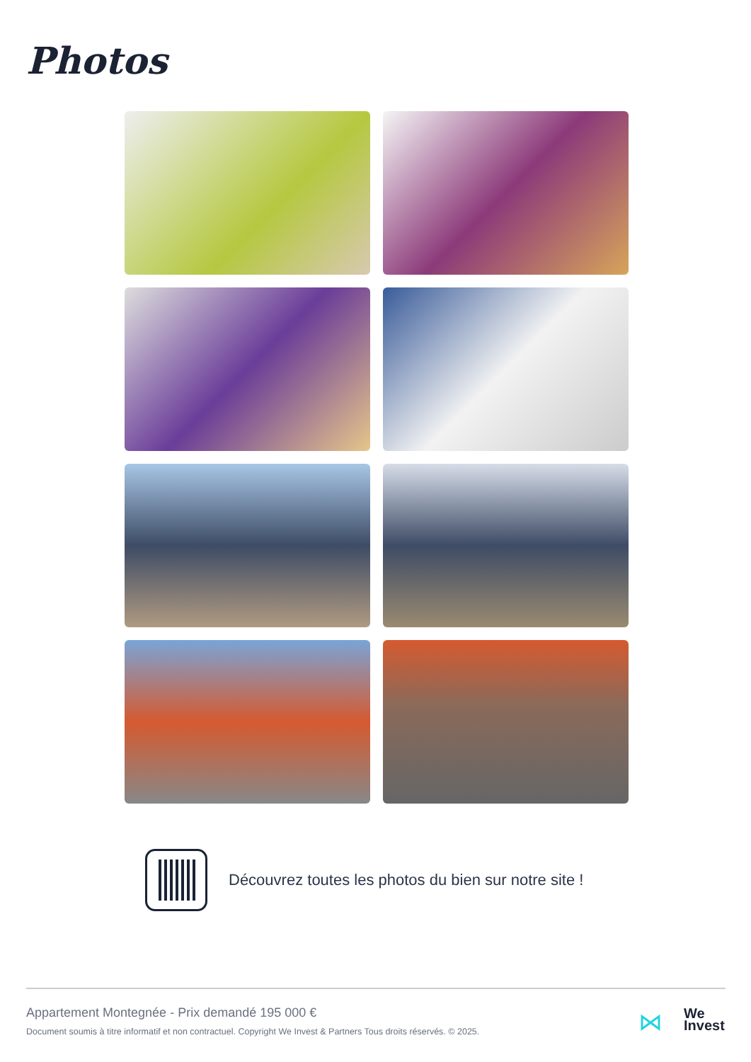Photos
Découvrez toutes les photos du bien sur notre site !
Appartement Montegnée - Prix demandé 195 000 €
Document soumis à titre informatif et non contractuel. Copyright We Invest & Partners Tous droits réservés. © 2025.
⋈
We
Invest